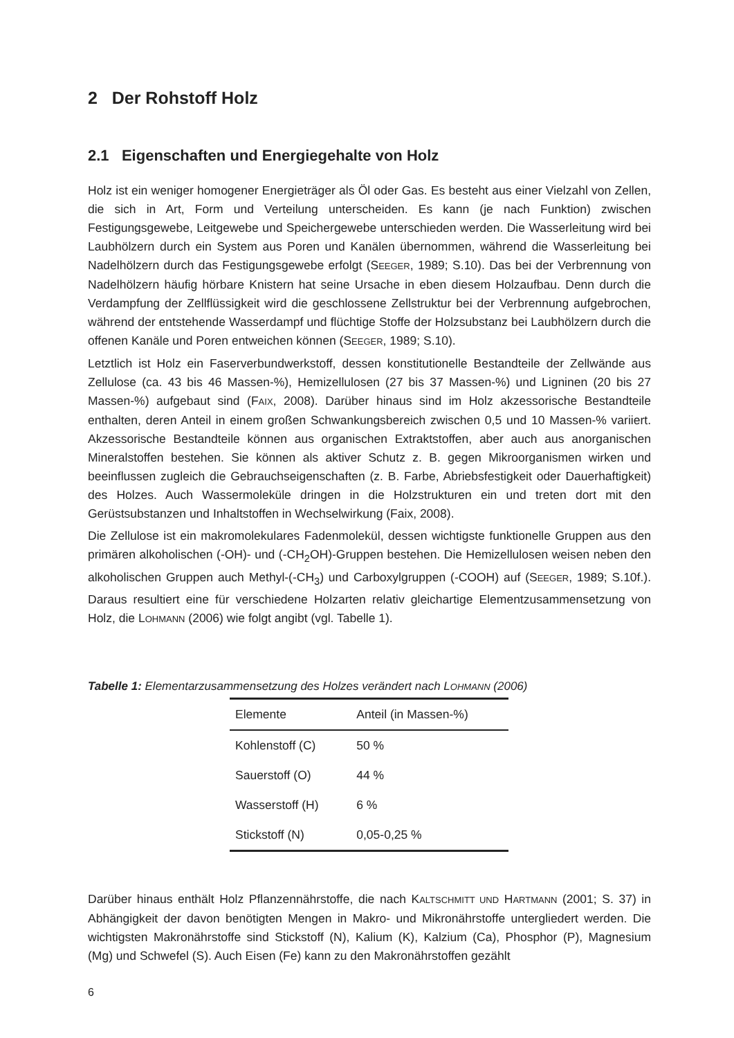2 Der Rohstoff Holz
2.1 Eigenschaften und Energiegehalte von Holz
Holz ist ein weniger homogener Energieträger als Öl oder Gas. Es besteht aus einer Vielzahl von Zellen, die sich in Art, Form und Verteilung unterscheiden. Es kann (je nach Funktion) zwischen Festigungsgewebe, Leitgewebe und Speichergewebe unterschieden werden. Die Wasserleitung wird bei Laubhölzern durch ein System aus Poren und Kanälen übernommen, während die Wasserleitung bei Nadelhölzern durch das Festigungsgewebe erfolgt (SEEGER, 1989; S.10). Das bei der Verbrennung von Nadelhölzern häufig hörbare Knistern hat seine Ursache in eben diesem Holzaufbau. Denn durch die Verdampfung der Zellflüssigkeit wird die geschlossene Zellstruktur bei der Verbrennung aufgebrochen, während der entstehende Wasserdampf und flüchtige Stoffe der Holzsubstanz bei Laubhölzern durch die offenen Kanäle und Poren entweichen können (SEEGER, 1989; S.10).
Letztlich ist Holz ein Faserverbundwerkstoff, dessen konstitutionelle Bestandteile der Zellwände aus Zellulose (ca. 43 bis 46 Massen-%), Hemizellulosen (27 bis 37 Massen-%) und Ligninen (20 bis 27 Massen-%) aufgebaut sind (FAIX, 2008). Darüber hinaus sind im Holz akzessorische Bestandteile enthalten, deren Anteil in einem großen Schwankungsbereich zwischen 0,5 und 10 Massen-% variiert. Akzessorische Bestandteile können aus organischen Extraktstoffen, aber auch aus anorganischen Mineralstoffen bestehen. Sie können als aktiver Schutz z. B. gegen Mikroorganismen wirken und beeinflussen zugleich die Gebrauchseigenschaften (z. B. Farbe, Abriebsfestigkeit oder Dauerhaftigkeit) des Holzes. Auch Wassermoleküle dringen in die Holzstrukturen ein und treten dort mit den Gerüstsubstanzen und Inhaltstoffen in Wechselwirkung (Faix, 2008).
Die Zellulose ist ein makromolekulares Fadenmolekül, dessen wichtigste funktionelle Gruppen aus den primären alkoholischen (-OH)- und (-CH<sub>2</sub>OH)-Gruppen bestehen. Die Hemizellulosen weisen neben den alkoholischen Gruppen auch Methyl-(-CH<sub>3</sub>) und Carboxylgruppen (-COOH) auf (SEEGER, 1989; S.10f.). Daraus resultiert eine für verschiedene Holzarten relativ gleichartige Elementzusammensetzung von Holz, die LOHMANN (2006) wie folgt angibt (vgl. Tabelle 1).
Tabelle 1: Elementarzusammensetzung des Holzes verändert nach LOHMANN (2006)
| Elemente | Anteil (in Massen-%) |
| --- | --- |
| Kohlenstoff (C) | 50 % |
| Sauerstoff (O) | 44 % |
| Wasserstoff (H) | 6 % |
| Stickstoff (N) | 0,05-0,25 % |
Darüber hinaus enthält Holz Pflanzennährstoffe, die nach KALTSCHMITT UND HARTMANN (2001; S. 37) in Abhängigkeit der davon benötigten Mengen in Makro- und Mikronährstoffe untergliedert werden. Die wichtigsten Makronährstoffe sind Stickstoff (N), Kalium (K), Kalzium (Ca), Phosphor (P), Magnesium (Mg) und Schwefel (S). Auch Eisen (Fe) kann zu den Makronährstoffen gezählt
6